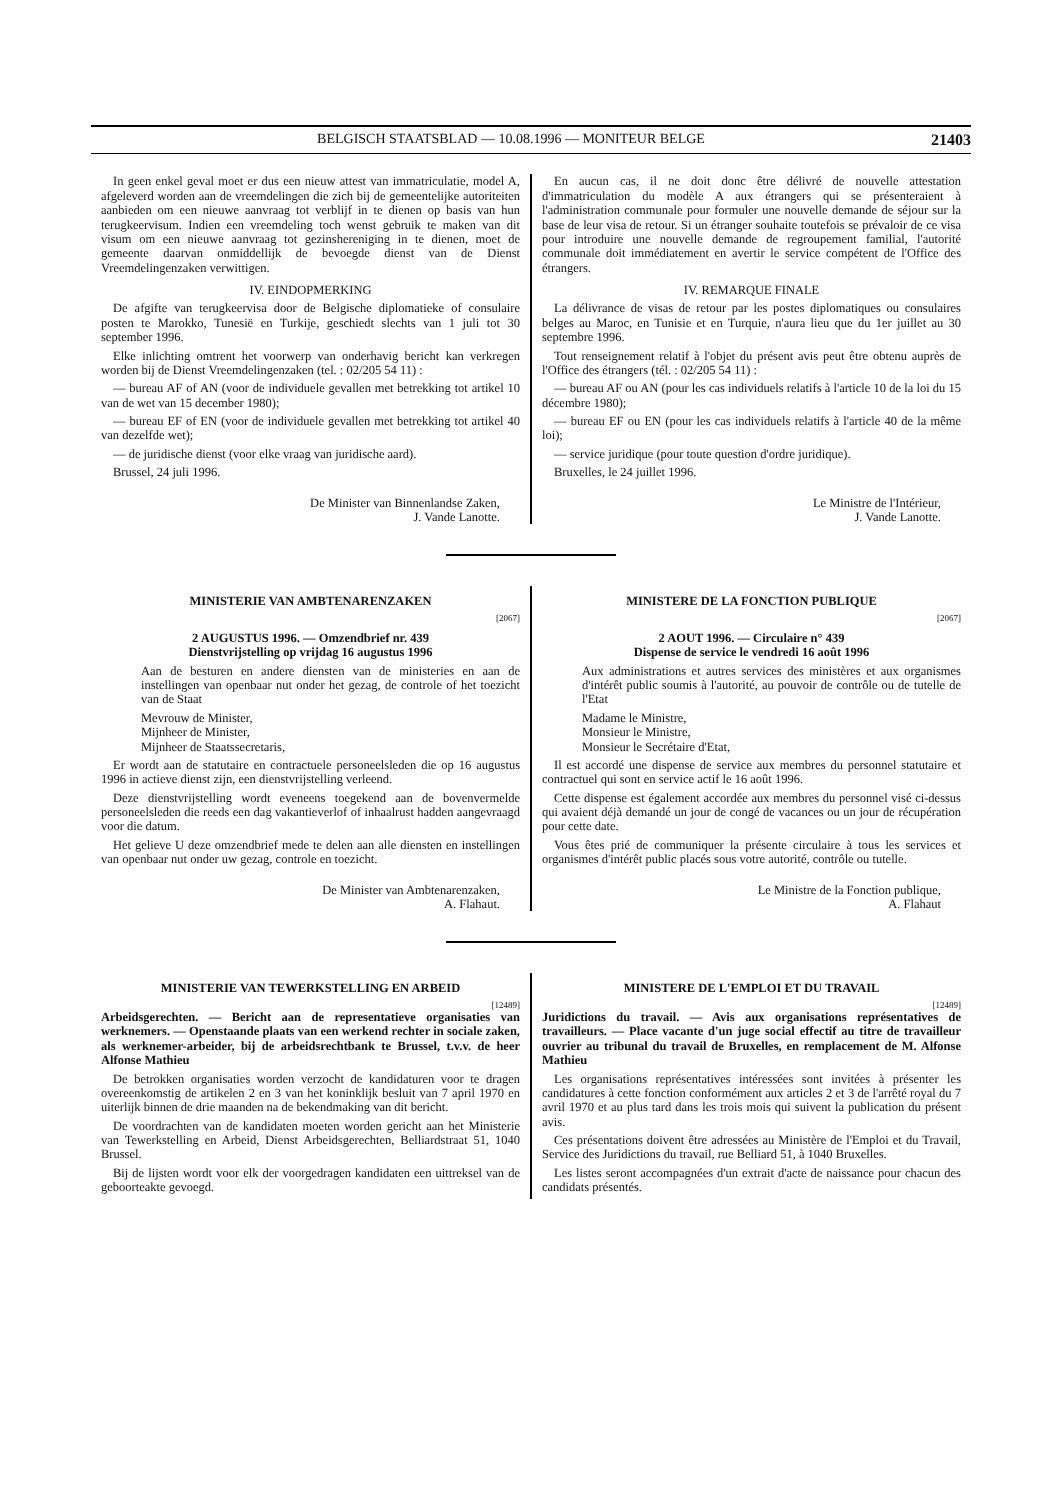BELGISCH STAATSBLAD — 10.08.1996 — MONITEUR BELGE 21403
In geen enkel geval moet er dus een nieuw attest van immatriculatie, model A, afgeleverd worden aan de vreemdelingen die zich bij de gemeentelijke autoriteiten aanbieden om een nieuwe aanvraag tot verblijf in te dienen op basis van hun terugkeervisum. Indien een vreemdeling toch wenst gebruik te maken van dit visum om een nieuwe aanvraag tot gezinshereniging in te dienen, moet de gemeente daarvan onmiddellijk de bevoegde dienst van de Dienst Vreemdelingenzaken verwittigen.
IV. EINDOPMERKING
De afgifte van terugkeervisa door de Belgische diplomatieke of consulaire posten te Marokko, Tunesië en Turkije, geschiedt slechts van 1 juli tot 30 september 1996.
Elke inlichting omtrent het voorwerp van onderhavig bericht kan verkregen worden bij de Dienst Vreemdelingenzaken (tel. : 02/205 54 11) :
— bureau AF of AN (voor de individuele gevallen met betrekking tot artikel 10 van de wet van 15 december 1980);
— bureau EF of EN (voor de individuele gevallen met betrekking tot artikel 40 van dezelfde wet);
— de juridische dienst (voor elke vraag van juridische aard).
Brussel, 24 juli 1996.
De Minister van Binnenlandse Zaken,
J. Vande Lanotte.
En aucun cas, il ne doit donc être délivré de nouvelle attestation d'immatriculation du modèle A aux étrangers qui se présenteraient à l'administration communale pour formuler une nouvelle demande de séjour sur la base de leur visa de retour. Si un étranger souhaite toutefois se prévaloir de ce visa pour introduire une nouvelle demande de regroupement familial, l'autorité communale doit immédiatement en avertir le service compétent de l'Office des étrangers.
IV. REMARQUE FINALE
La délivrance de visas de retour par les postes diplomatiques ou consulaires belges au Maroc, en Tunisie et en Turquie, n'aura lieu que du 1er juillet au 30 septembre 1996.
Tout renseignement relatif à l'objet du présent avis peut être obtenu auprès de l'Office des étrangers (tél. : 02/205 54 11) :
— bureau AF ou AN (pour les cas individuels relatifs à l'article 10 de la loi du 15 décembre 1980);
— bureau EF ou EN (pour les cas individuels relatifs à l'article 40 de la même loi);
— service juridique (pour toute question d'ordre juridique).
Bruxelles, le 24 juillet 1996.
Le Ministre de l'Intérieur,
J. Vande Lanotte.
MINISTERIE VAN AMBTENARENZAKEN
[2067]
2 AUGUSTUS 1996. — Omzendbrief nr. 439
Dienstvrijstelling op vrijdag 16 augustus 1996
Aan de besturen en andere diensten van de ministeries en aan de instellingen van openbaar nut onder het gezag, de controle of het toezicht van de Staat
Mevrouw de Minister,
Mijnheer de Minister,
Mijnheer de Staatssecretaris,
Er wordt aan de statutaire en contractuele personeelsleden die op 16 augustus 1996 in actieve dienst zijn, een dienstvrijstelling verleend.
Deze dienstvrijstelling wordt eveneens toegekend aan de bovenvermelde personeelsleden die reeds een dag vakantieverlof of inhaalrust hadden aangevraagd voor die datum.
Het gelieve U deze omzendbrief mede te delen aan alle diensten en instellingen van openbaar nut onder uw gezag, controle en toezicht.
De Minister van Ambtenarenzaken,
A. Flahaut.
MINISTERE DE LA FONCTION PUBLIQUE
[2067]
2 AOUT 1996. — Circulaire n° 439
Dispense de service le vendredi 16 août 1996
Aux administrations et autres services des ministères et aux organismes d'intérêt public soumis à l'autorité, au pouvoir de contrôle ou de tutelle de l'Etat
Madame le Ministre,
Monsieur le Ministre,
Monsieur le Secrétaire d'Etat,
Il est accordé une dispense de service aux membres du personnel statutaire et contractuel qui sont en service actif le 16 août 1996.
Cette dispense est également accordée aux membres du personnel visé ci-dessus qui avaient déjà demandé un jour de congé de vacances ou un jour de récupération pour cette date.
Vous êtes prié de communiquer la présente circulaire à tous les services et organismes d'intérêt public placés sous votre autorité, contrôle ou tutelle.
Le Ministre de la Fonction publique,
A. Flahaut
MINISTERIE VAN TEWERKSTELLING EN ARBEID
[12489]
Arbeidsgerechten. — Bericht aan de representatieve organisaties van werknemers. — Openstaande plaats van een werkend rechter in sociale zaken, als werknemer-arbeider, bij de arbeidsrechtbank te Brussel, t.v.v. de heer Alfonse Mathieu
De betrokken organisaties worden verzocht de kandidaturen voor te dragen overeenkomstig de artikelen 2 en 3 van het koninklijk besluit van 7 april 1970 en uiterlijk binnen de drie maanden na de bekendmaking van dit bericht.
De voordrachten van de kandidaten moeten worden gericht aan het Ministerie van Tewerkstelling en Arbeid, Dienst Arbeidsgerechten, Belliardstraat 51, 1040 Brussel.
Bij de lijsten wordt voor elk der voorgedragen kandidaten een uittreksel van de geboorteakte gevoegd.
MINISTERE DE L'EMPLOI ET DU TRAVAIL
[12489]
Juridictions du travail. — Avis aux organisations représentatives de travailleurs. — Place vacante d'un juge social effectif au titre de travailleur ouvrier au tribunal du travail de Bruxelles, en remplacement de M. Alfonse Mathieu
Les organisations représentatives intéressées sont invitées à présenter les candidatures à cette fonction conformément aux articles 2 et 3 de l'arrêté royal du 7 avril 1970 et au plus tard dans les trois mois qui suivent la publication du présent avis.
Ces présentations doivent être adressées au Ministère de l'Emploi et du Travail, Service des Juridictions du travail, rue Belliard 51, à 1040 Bruxelles.
Les listes seront accompagnées d'un extrait d'acte de naissance pour chacun des candidats présentés.